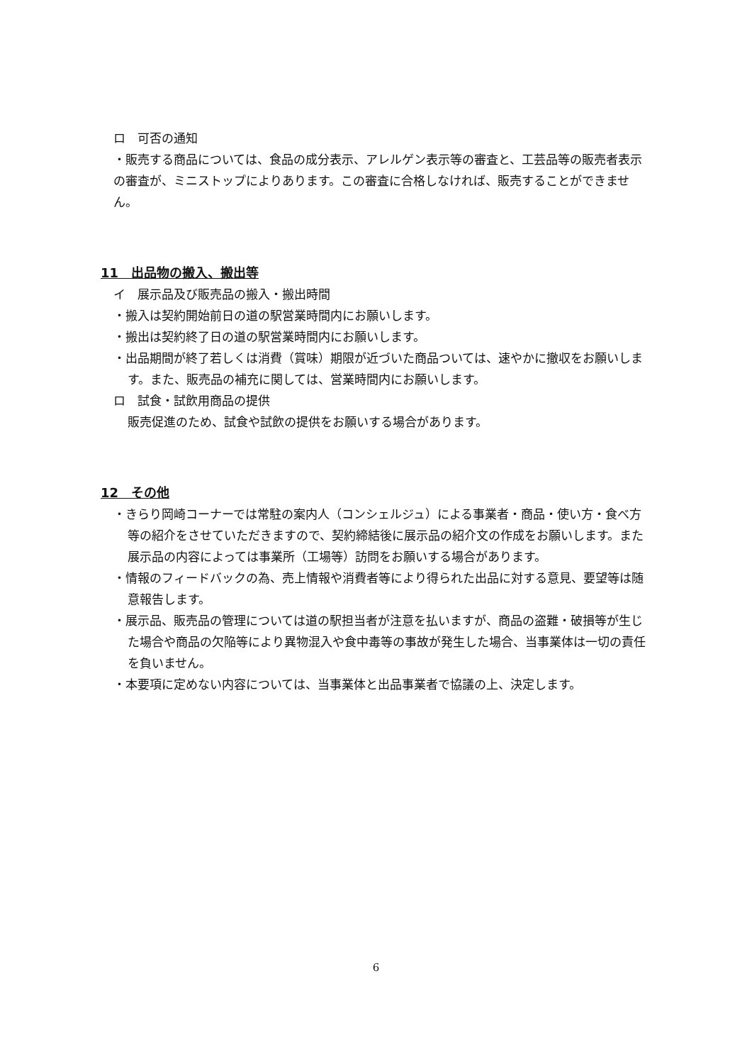ロ　可否の通知
・販売する商品については、食品の成分表示、アレルゲン表示等の審査と、工芸品等の販売者表示の審査が、ミニストップによりあります。この審査に合格しなければ、販売することができません。
11　出品物の搬入、搬出等
イ　展示品及び販売品の搬入・搬出時間
・搬入は契約開始前日の道の駅営業時間内にお願いします。
・搬出は契約終了日の道の駅営業時間内にお願いします。
・出品期間が終了若しくは消費（賞味）期限が近づいた商品ついては、速やかに撤収をお願いします。また、販売品の補充に関しては、営業時間内にお願いします。
ロ　試食・試飲用商品の提供
販売促進のため、試食や試飲の提供をお願いする場合があります。
12　その他
・きらり岡崎コーナーでは常駐の案内人（コンシェルジュ）による事業者・商品・使い方・食べ方等の紹介をさせていただきますので、契約締結後に展示品の紹介文の作成をお願いします。また展示品の内容によっては事業所（工場等）訪問をお願いする場合があります。
・情報のフィードバックの為、売上情報や消費者等により得られた出品に対する意見、要望等は随意報告します。
・展示品、販売品の管理については道の駅担当者が注意を払いますが、商品の盗難・破損等が生じた場合や商品の欠陥等により異物混入や食中毒等の事故が発生した場合、当事業体は一切の責任を負いません。
・本要項に定めない内容については、当事業体と出品事業者で協議の上、決定します。
6